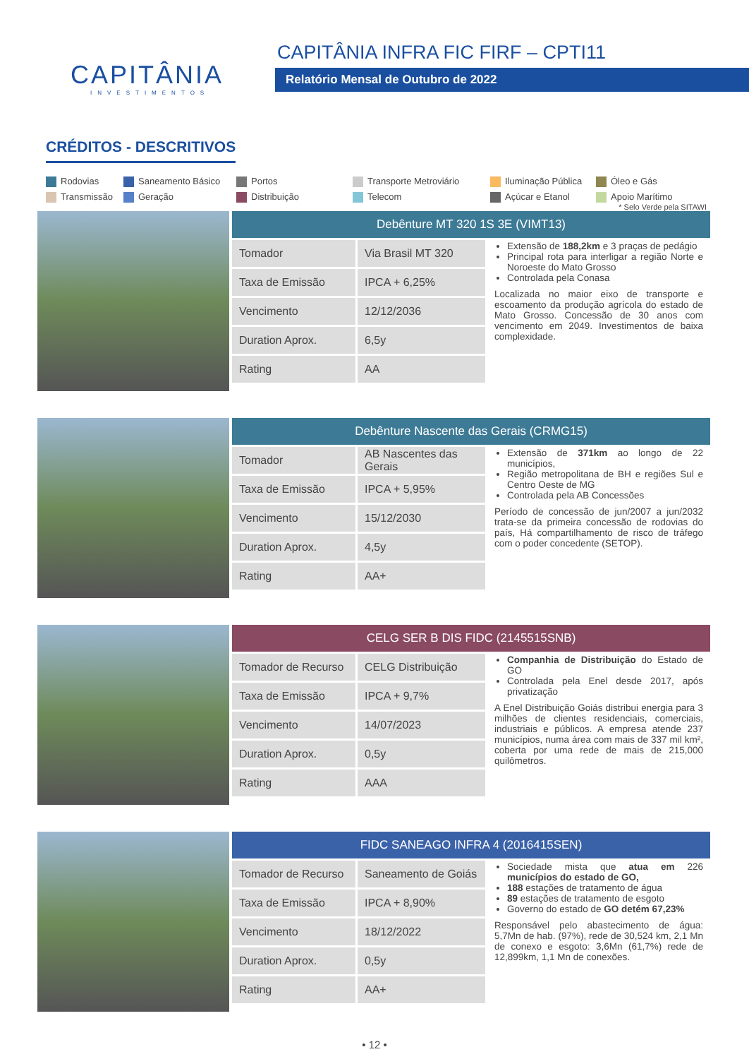CAPITÂNIA
INVESTIMENTOS
CAPITÂNIA INFRA FIC FIRF – CPTI11
Relatório Mensal de Outubro de 2022
CRÉDITOS - DESCRITIVOS
Rodovias Saneamento Básico Portos Transporte Metroviário Iluminação Pública Óleo e Gás Transmissão Geração Distribuição Telecom Açúcar e Etanol Apoio Marítimo
* Selo Verde pela SITAWI
Debênture MT 320 1S 3E (VIMT13)
| Tomador | Via Brasil MT 320 |
| Taxa de Emissão | IPCA + 6,25% |
| Vencimento | 12/12/2036 |
| Duration Aprox. | 6,5y |
| Rating | AA |
Extensão de 188,2km e 3 praças de pedágio
Principal rota para interligar a região Norte e Noroeste do Mato Grosso
Controlada pela Conasa
Localizada no maior eixo de transporte e escoamento da produção agrícola do estado de Mato Grosso. Concessão de 30 anos com vencimento em 2049. Investimentos de baixa complexidade.
Debênture Nascente das Gerais (CRMG15)
| Tomador | AB Nascentes das Gerais |
| Taxa de Emissão | IPCA + 5,95% |
| Vencimento | 15/12/2030 |
| Duration Aprox. | 4,5y |
| Rating | AA+ |
Extensão de 371km ao longo de 22 municípios,
Região metropolitana de BH e regiões Sul e Centro Oeste de MG
Controlada pela AB Concessões
Período de concessão de jun/2007 a jun/2032 trata-se da primeira concessão de rodovias do país, Há compartilhamento de risco de tráfego com o poder concedente (SETOP).
CELG SER B DIS FIDC (2145515SNB)
| Tomador de Recurso | CELG Distribuição |
| Taxa de Emissão | IPCA + 9,7% |
| Vencimento | 14/07/2023 |
| Duration Aprox. | 0,5y |
| Rating | AAA |
Companhia de Distribuição do Estado de GO
Controlada pela Enel desde 2017, após privatização
A Enel Distribuição Goiás distribui energia para 3 milhões de clientes residenciais, comerciais, industriais e públicos. A empresa atende 237 municípios, numa área com mais de 337 mil km², coberta por uma rede de mais de 215,000 quilômetros.
FIDC SANEAGO INFRA 4 (2016415SEN)
| Tomador de Recurso | Saneamento de Goiás |
| Taxa de Emissão | IPCA + 8,90% |
| Vencimento | 18/12/2022 |
| Duration Aprox. | 0,5y |
| Rating | AA+ |
Sociedade mista que atua em 226 municípios do estado de GO,
188 estações de tratamento de água
89 estações de tratamento de esgoto
Governo do estado de GO detém 67,23%
Responsável pelo abastecimento de água: 5,7Mn de hab. (97%), rede de 30,524 km, 2,1 Mn de conexo e esgoto: 3,6Mn (61,7%) rede de 12,899km, 1,1 Mn de conexões.
• 12 •